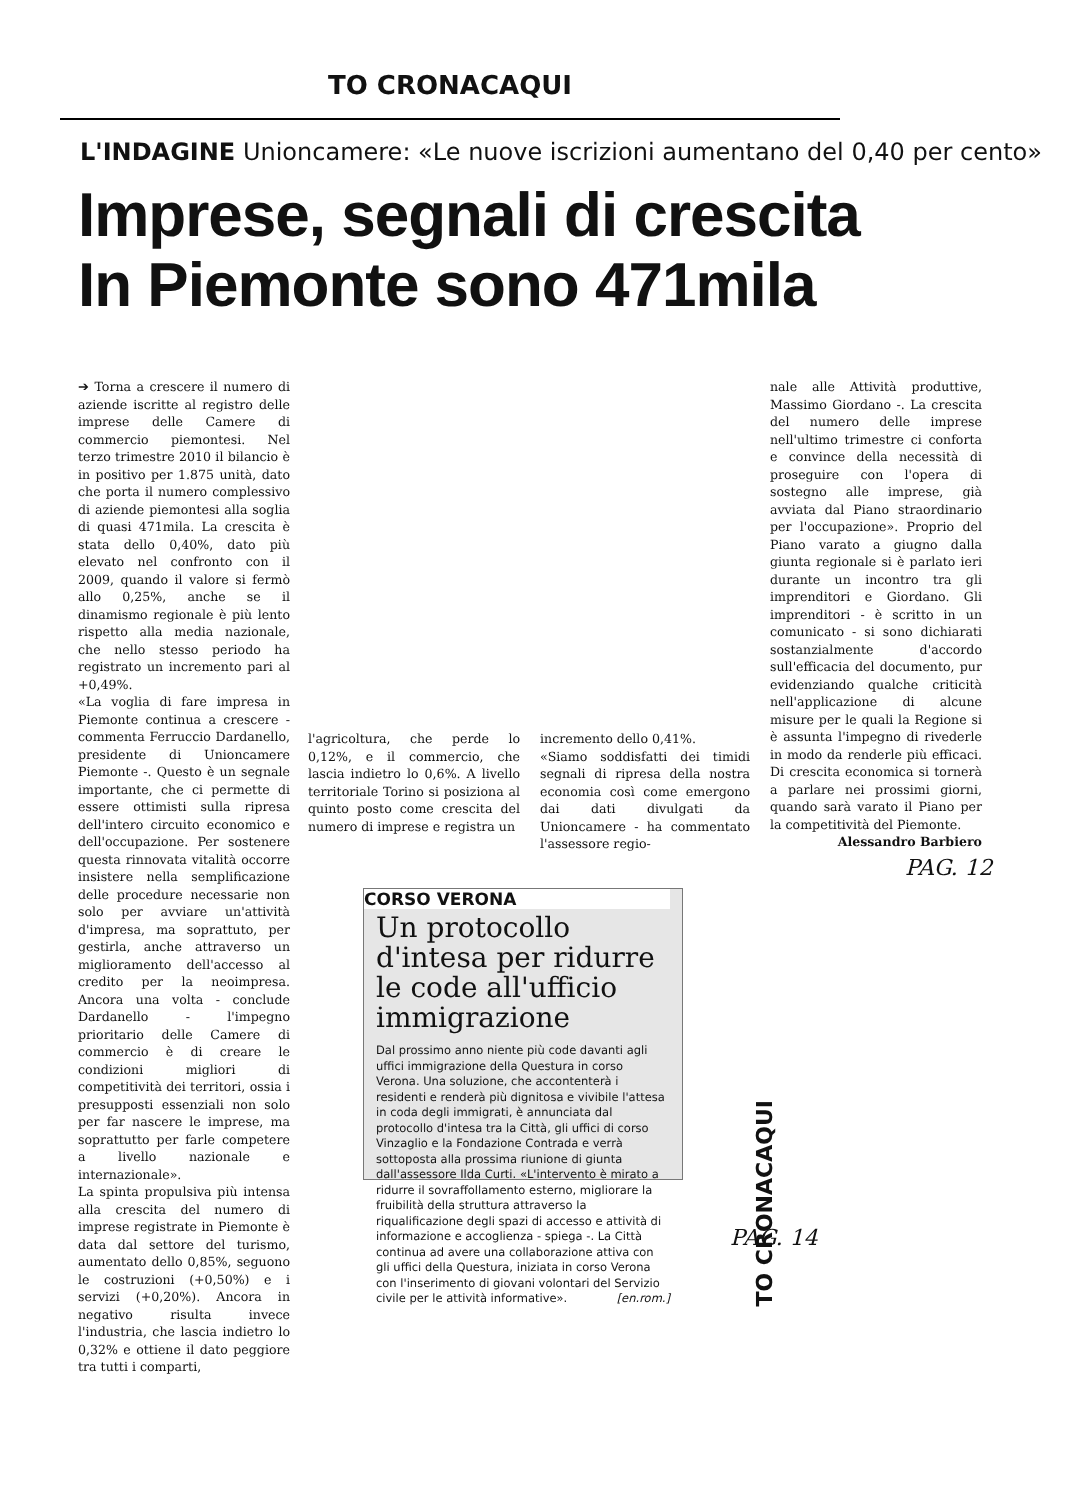TO CRONACAQUI
L'INDAGINE Unioncamere: «Le nuove iscrizioni aumentano del 0,40 per cento»
Imprese, segnali di crescita
In Piemonte sono 471mila
➔ Torna a crescere il numero di aziende iscritte al registro delle imprese delle Camere di commercio piemontesi. Nel terzo trimestre 2010 il bilancio è in positivo per 1.875 unità, dato che porta il numero complessivo di aziende piemontesi alla soglia di quasi 471mila. La crescita è stata dello 0,40%, dato più elevato nel confronto con il 2009, quando il valore si fermò allo 0,25%, anche se il dinamismo regionale è più lento rispetto alla media nazionale, che nello stesso periodo ha registrato un incremento pari al +0,49%.
«La voglia di fare impresa in Piemonte continua a crescere - commenta Ferruccio Dardanello, presidente di Unioncamere Piemonte -. Questo è un segnale importante, che ci permette di essere ottimisti sulla ripresa dell'intero circuito economico e dell'occupazione. Per sostenere questa rinnovata vitalità occorre insistere nella semplificazione delle procedure necessarie non solo per avviare un'attività d'impresa, ma soprattuto, per gestirla, anche attraverso un miglioramento dell'accesso al credito per la neoimpresa. Ancora una volta - conclude Dardanello - l'impegno prioritario delle Camere di commercio è di creare le condizioni migliori di competitività dei territori, ossia i presupposti essenziali non solo per far nascere le imprese, ma soprattutto per farle competere a livello nazionale e internazionale».
La spinta propulsiva più intensa alla crescita del numero di imprese registrate in Piemonte è data dal settore del turismo, aumentato dello 0,85%, seguono le costruzioni (+0,50%) e i servizi (+0,20%). Ancora in negativo risulta invece l'industria, che lascia indietro lo 0,32% e ottiene il dato peggiore tra tutti i comparti,
l'agricoltura, che perde lo 0,12%, e il commercio, che lascia indietro lo 0,6%. A livello territoriale Torino si posiziona al quinto posto come crescita del numero di imprese e registra un
incremento dello 0,41%.
«Siamo soddisfatti dei timidi segnali di ripresa della nostra economia così come emergono dai dati divulgati da Unioncamere - ha commentato l'assessore regio-
nale alle Attività produttive, Massimo Giordano -. La crescita del numero delle imprese nell'ultimo trimestre ci conforta e convince della necessità di proseguire con l'opera di sostegno alle imprese, già avviata dal Piano straordinario per l'occupazione». Proprio del Piano varato a giugno dalla giunta regionale si è parlato ieri durante un incontro tra gli imprenditori e Giordano. Gli imprenditori - è scritto in un comunicato - si sono dichiarati sostanzialmente d'accordo sull'efficacia del documento, pur evidenziando qualche criticità nell'applicazione di alcune misure per le quali la Regione si è assunta l'impegno di rivederle in modo da renderle più efficaci. Di crescita economica si tornerà a parlare nei prossimi giorni, quando sarà varato il Piano per la competitività del Piemonte.
Alessandro Barbiero
PAG. 12
CORSO VERONA
Un protocollo d'intesa per ridurre le code all'ufficio immigrazione
Dal prossimo anno niente più code davanti agli uffici immigrazione della Questura in corso Verona. Una soluzione, che accontenterà i residenti e renderà più dignitosa e vivibile l'attesa in coda degli immigrati, è annunciata dal protocollo d'intesa tra la Città, gli uffici di corso Vinzaglio e la Fondazione Contrada e verrà sottoposta alla prossima riunione di giunta dall'assessore Ilda Curti. «L'intervento è mirato a ridurre il sovraffollamento esterno, migliorare la fruibilità della struttura attraverso la riqualificazione degli spazi di accesso e attività di informazione e accoglienza - spiega -. La Città continua ad avere una collaborazione attiva con gli uffici della Questura, iniziata in corso Verona con l'inserimento di giovani volontari del Servizio civile per le attività informative». [en.rom.]
TO CRONACAQUI
PAG. 14